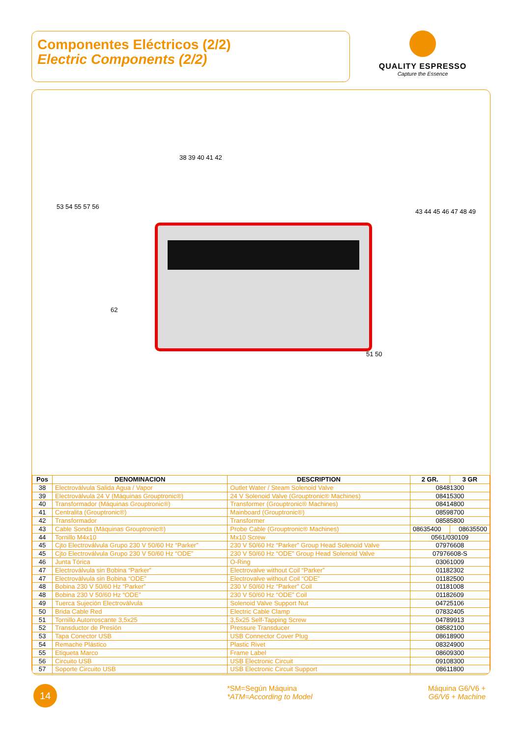Componentes Eléctricos (2/2)
Electric Components (2/2)
QUALITY ESPRESSO
Capture the Essence
38 39 40 41 42
53 54 55 57 56
43 44 45 46 47 48 49
62
51 50
| Pos | DENOMINACION | DESCRIPTION | 2 GR. | 3 GR |
| --- | --- | --- | --- | --- |
| 38 | Electroválvula Salida Agua / Vapor | Outlet Water / Steam Solenoid Valve | 08481300 | |
| 39 | Electroválvula 24 V (Máquinas Grouptronic®) | 24 V Solenoid Valve (Grouptronic® Machines) | 08415300 | |
| 40 | Transformador (Máquinas Grouptronic®) | Transformer (Grouptronic® Machines) | 08414800 | |
| 41 | Centralita (Grouptronic®) | Mainboard (Grouptronic®) | 08598700 | |
| 42 | Transformador | Transformer | 08585800 | |
| 43 | Cable Sonda (Máquinas Grouptronic®) | Probe Cable (Grouptronic® Machines) | 08635400 | 08635500 |
| 44 | Tornillo M4x10 | Mx10 Screw | 0561/030109 | |
| 45 | Cjto Electroválvula Grupo 230 V 50/60 Hz “Parker” | 230 V 50/60 Hz “Parker” Group Head Solenoid Valve | 07976608 | |
| 45 | Cjto Electroválvula Grupo 230 V 50/60 Hz “ODE” | 230 V 50/60 Hz “ODE” Group Head Solenoid Valve | 07976608-S | |
| 46 | Junta Tórica | O-Ring | 03061009 | |
| 47 | Electroválvula sin Bobina “Parker” | Electrovalve without Coil “Parker” | 01182302 | |
| 47 | Electroválvula sin Bobina “ODE” | Electrovalve without Coil “ODE” | 01182500 | |
| 48 | Bobina 230 V 50/60 Hz “Parker” | 230 V 50/60 Hz “Parker” Coil | 01181008 | |
| 48 | Bobina 230 V 50/60 Hz “ODE” | 230 V 50/60 Hz “ODE” Coil | 01182609 | |
| 49 | Tuerca Sujeción Electroválvula | Solenoid Valve Support Nut | 04725106 | |
| 50 | Brida Cable Red | Electric Cable Clamp | 07832405 | |
| 51 | Tornillo Autorroscante 3,5x25 | 3,5x25 Self-Tapping Screw | 04789913 | |
| 52 | Transductor de Presión | Pressure Transducer | 08582100 | |
| 53 | Tapa Conector USB | USB Connector Cover Plug | 08618900 | |
| 54 | Remache Plástico | Plastic Rivet | 08324900 | |
| 55 | Etiqueta Marco | Frame Label | 08609300 | |
| 56 | Circuito USB | USB Electronic Circuit | 09108300 | |
| 57 | Soporte Circuito USB | USB Electronic Circuit Support | 08611800 | |
14
*SM=Según Máquina
*ATM=According to Model
Máquina G6/V6 +
G6/V6 + Machine